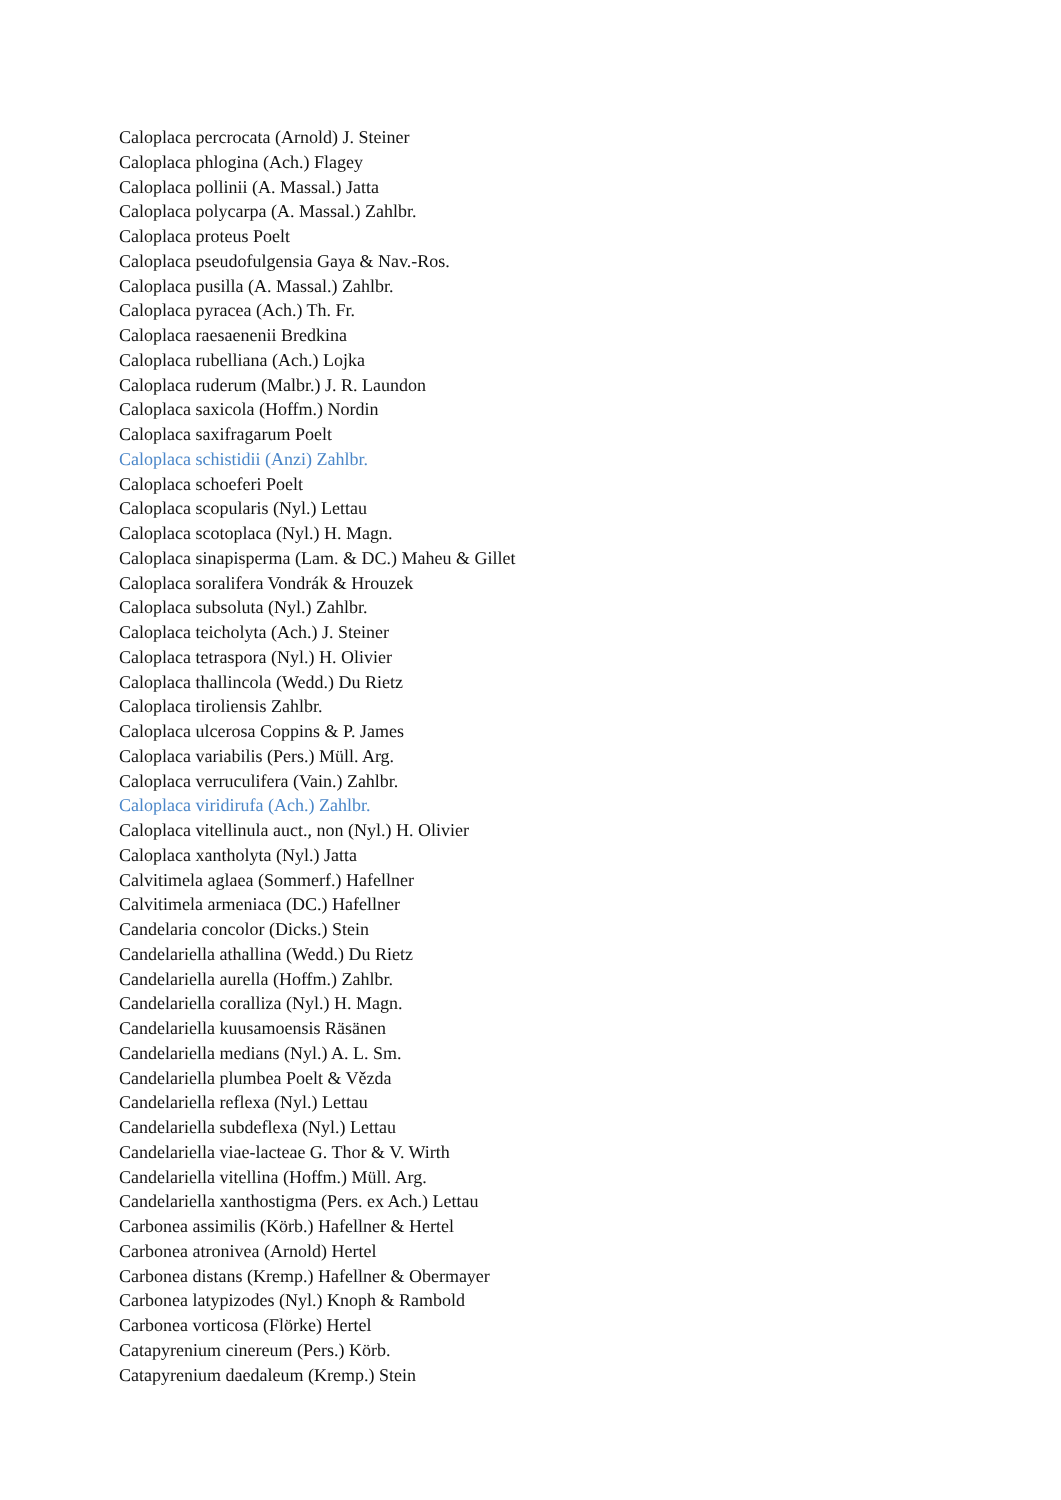Caloplaca percrocata (Arnold) J. Steiner
Caloplaca phlogina (Ach.) Flagey
Caloplaca pollinii (A. Massal.) Jatta
Caloplaca polycarpa (A. Massal.) Zahlbr.
Caloplaca proteus Poelt
Caloplaca pseudofulgensia Gaya & Nav.-Ros.
Caloplaca pusilla (A. Massal.) Zahlbr.
Caloplaca pyracea (Ach.) Th. Fr.
Caloplaca raesaenenii Bredkina
Caloplaca rubelliana (Ach.) Lojka
Caloplaca ruderum (Malbr.) J. R. Laundon
Caloplaca saxicola (Hoffm.) Nordin
Caloplaca saxifragarum Poelt
Caloplaca schistidii (Anzi) Zahlbr.
Caloplaca schoeferi Poelt
Caloplaca scopularis (Nyl.) Lettau
Caloplaca scotoplaca (Nyl.) H. Magn.
Caloplaca sinapisperma (Lam. & DC.) Maheu & Gillet
Caloplaca soralifera Vondrák & Hrouzek
Caloplaca subsoluta (Nyl.) Zahlbr.
Caloplaca teicholyta (Ach.) J. Steiner
Caloplaca tetraspora (Nyl.) H. Olivier
Caloplaca thallincola (Wedd.) Du Rietz
Caloplaca tiroliensis Zahlbr.
Caloplaca ulcerosa Coppins & P. James
Caloplaca variabilis (Pers.) Müll. Arg.
Caloplaca verruculifera (Vain.) Zahlbr.
Caloplaca viridirufa (Ach.) Zahlbr.
Caloplaca vitellinula auct., non (Nyl.) H. Olivier
Caloplaca xantholyta (Nyl.) Jatta
Calvitimela aglaea (Sommerf.) Hafellner
Calvitimela armeniaca (DC.) Hafellner
Candelaria concolor (Dicks.) Stein
Candelariella athallina (Wedd.) Du Rietz
Candelariella aurella (Hoffm.) Zahlbr.
Candelariella coralliza (Nyl.) H. Magn.
Candelariella kuusamoensis Räsänen
Candelariella medians (Nyl.) A. L. Sm.
Candelariella plumbea Poelt & Vězda
Candelariella reflexa (Nyl.) Lettau
Candelariella subdeflexa (Nyl.) Lettau
Candelariella viae-lacteae G. Thor & V. Wirth
Candelariella vitellina (Hoffm.) Müll. Arg.
Candelariella xanthostigma (Pers. ex Ach.) Lettau
Carbonea assimilis (Körb.) Hafellner & Hertel
Carbonea atronivea (Arnold) Hertel
Carbonea distans (Kremp.) Hafellner & Obermayer
Carbonea latypizodes (Nyl.) Knoph & Rambold
Carbonea vorticosa (Flörke) Hertel
Catapyrenium cinereum (Pers.) Körb.
Catapyrenium daedaleum (Kremp.) Stein